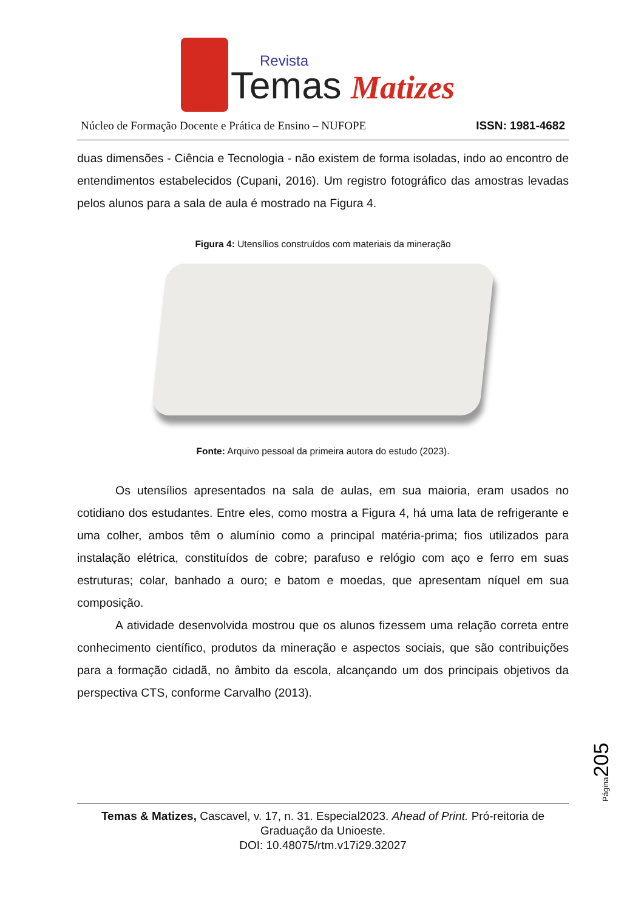Temas
Revista
Matizes
Núcleo de Formação Docente e Prática de Ensino – NUFOPE ISSN: 1981-4682
duas dimensões - Ciência e Tecnologia - não existem de forma isoladas, indo ao encontro de entendimentos estabelecidos (Cupani, 2016). Um registro fotográfico das amostras levadas pelos alunos para a sala de aula é mostrado na Figura 4.
Figura 4: Utensílios construídos com materiais da mineração
Fonte: Arquivo pessoal da primeira autora do estudo (2023).
Os utensílios apresentados na sala de aulas, em sua maioria, eram usados no cotidiano dos estudantes. Entre eles, como mostra a Figura 4, há uma lata de refrigerante e uma colher, ambos têm o alumínio como a principal matéria-prima; fios utilizados para instalação elétrica, constituídos de cobre; parafuso e relógio com aço e ferro em suas estruturas; colar, banhado a ouro; e batom e moedas, que apresentam níquel em sua composição.
A atividade desenvolvida mostrou que os alunos fizessem uma relação correta entre conhecimento científico, produtos da mineração e aspectos sociais, que são contribuições para a formação cidadã, no âmbito da escola, alcançando um dos principais objetivos da perspectiva CTS, conforme Carvalho (2013).
Página205
Temas & Matizes, Cascavel, v. 17, n. 31. Especial2023. Ahead of Print. Pró-reitoria de Graduação da Unioeste.
DOI: 10.48075/rtm.v17i29.32027